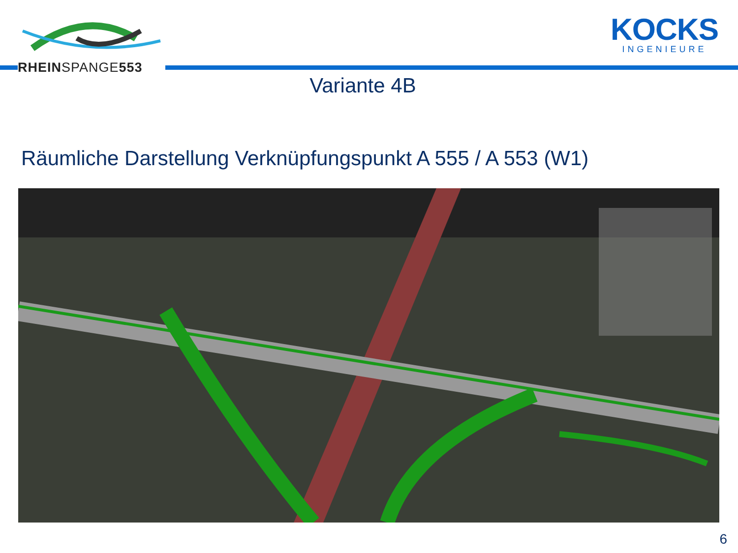RHEINSPANGE553
KOCKS
INGENIEURE
Variante 4B
Räumliche Darstellung Verknüpfungspunkt A 555 / A 553 (W1)
6